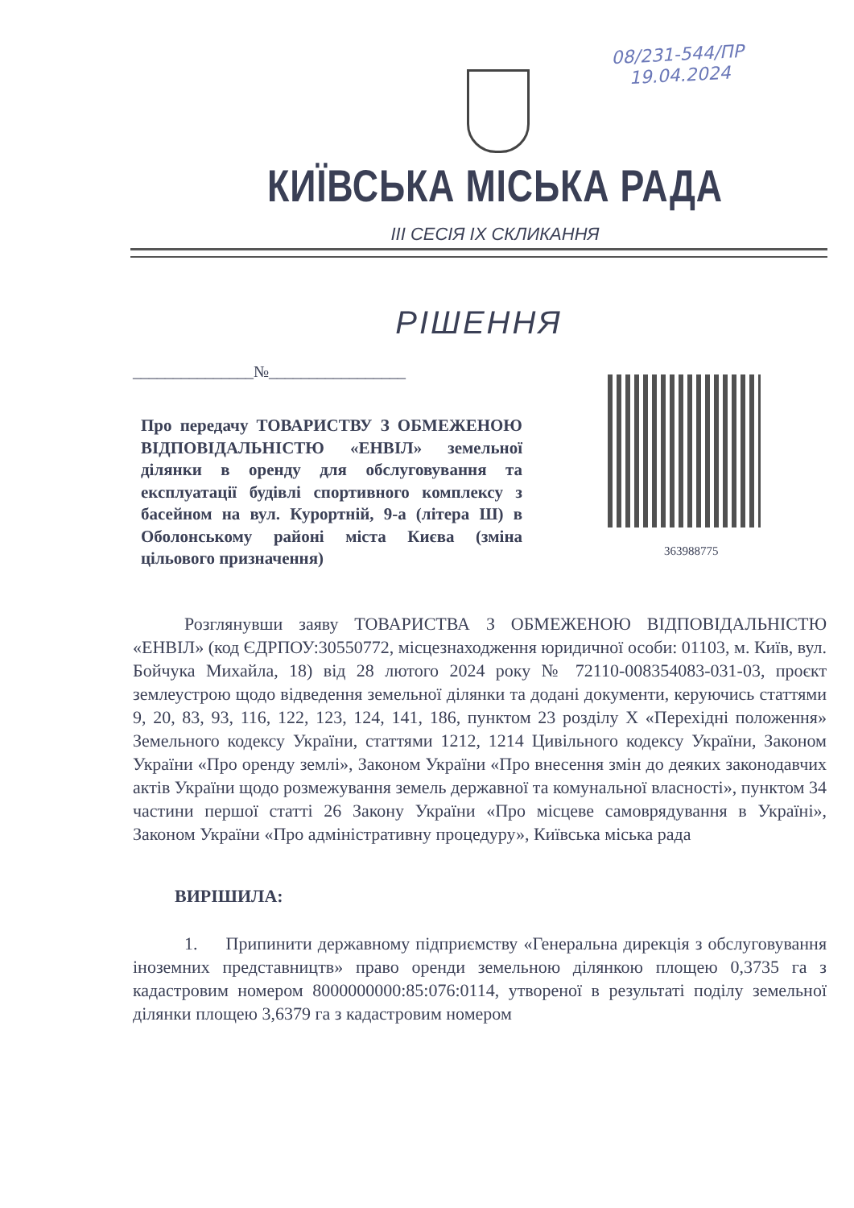08/231-544/ПР
19.04.2024
КИЇВСЬКА МІСЬКА РАДА
ІІІ СЕСІЯ ІХ СКЛИКАННЯ
РІШЕННЯ
_______________№_________________
363988775
Про передачу ТОВАРИСТВУ З ОБМЕЖЕНОЮ ВІДПОВІДАЛЬНІСТЮ «ЕНВІЛ» земельної ділянки в оренду для обслуговування та експлуатації будівлі спортивного комплексу з басейном на вул. Курортній, 9-а (літера Ш) в Оболонському районі міста Києва (зміна цільового призначення)
Розглянувши заяву ТОВАРИСТВА З ОБМЕЖЕНОЮ ВІДПОВІДАЛЬНІСТЮ «ЕНВІЛ» (код ЄДРПОУ:30550772, місцезнаходження юридичної особи: 01103, м. Київ, вул. Бойчука Михайла, 18) від 28 лютого 2024 року № 72110-008354083-031-03, проєкт землеустрою щодо відведення земельної ділянки та додані документи, керуючись статтями 9, 20, 83, 93, 116, 122, 123, 124, 141, 186, пунктом 23 розділу X «Перехідні положення» Земельного кодексу України, статтями 1212, 1214 Цивільного кодексу України, Законом України «Про оренду землі», Законом України «Про внесення змін до деяких законодавчих актів України щодо розмежування земель державної та комунальної власності», пунктом 34 частини першої статті 26 Закону України «Про місцеве самоврядування в Україні», Законом України «Про адміністративну процедуру», Київська міська рада
ВИРІШИЛА:
1. Припинити державному підприємству «Генеральна дирекція з обслуговування іноземних представництв» право оренди земельною ділянкою площею 0,3735 га з кадастровим номером 8000000000:85:076:0114, утвореної в результаті поділу земельної ділянки площею 3,6379 га з кадастровим номером